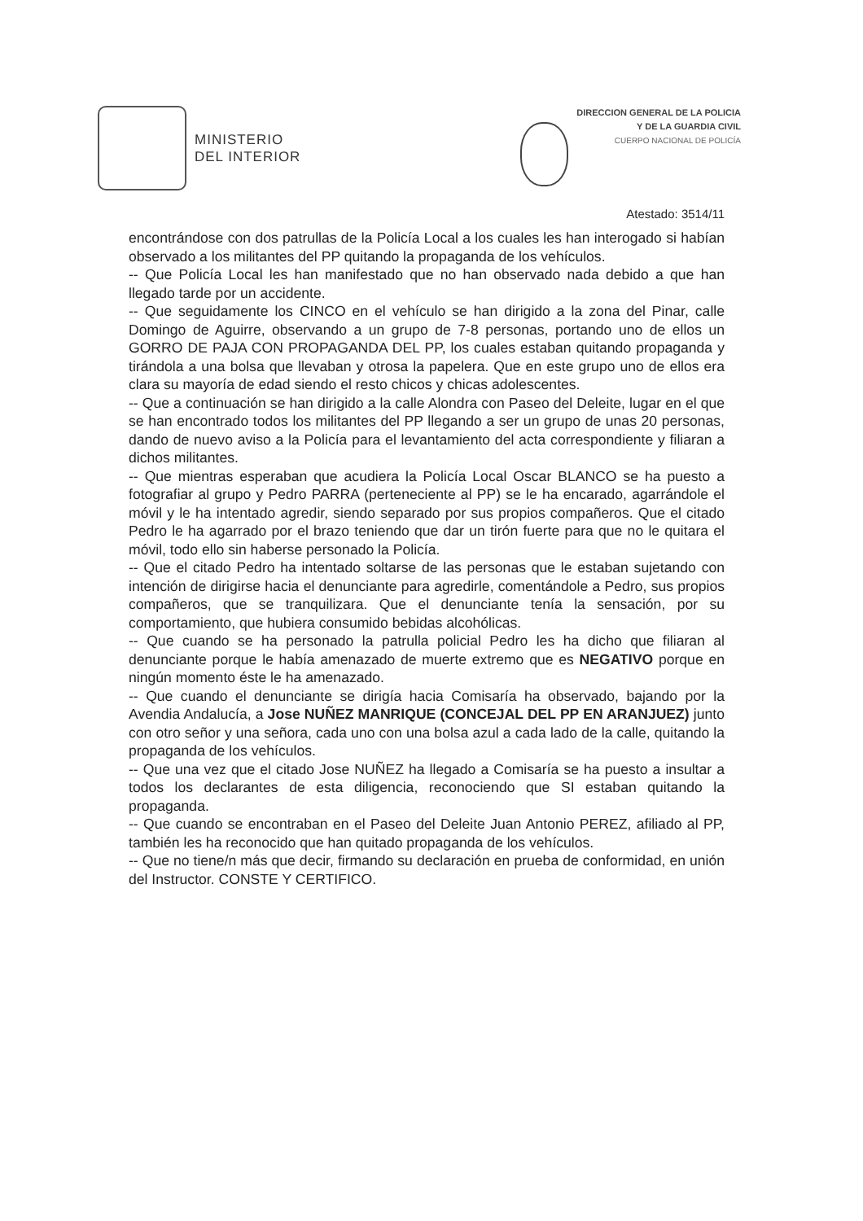MINISTERIO
DEL INTERIOR
DIRECCION GENERAL DE LA POLICIA
Y DE LA GUARDIA CIVIL
CUERPO NACIONAL DE POLICÍA
Atestado: 3514/11
encontrándose con dos patrullas de la Policía Local a los cuales les han interogado si habían observado a los militantes del PP quitando la propaganda de los vehículos.
-- Que Policía Local les han manifestado que no han observado nada debido a que han llegado tarde por un accidente.
-- Que seguidamente los CINCO en el vehículo se han dirigido a la zona del Pinar, calle Domingo de Aguirre, observando a un grupo de 7-8 personas, portando uno de ellos un GORRO DE PAJA CON PROPAGANDA DEL PP, los cuales estaban quitando propaganda y tirándola a una bolsa que llevaban y otrosa la papelera. Que en este grupo uno de ellos era clara su mayoría de edad siendo el resto chicos y chicas adolescentes.
-- Que a continuación se han dirigido a la calle Alondra con Paseo del Deleite, lugar en el que se han encontrado todos los militantes del PP llegando a ser un grupo de unas 20 personas, dando de nuevo aviso a la Policía para el levantamiento del acta correspondiente y filiaran a dichos militantes.
-- Que mientras esperaban que acudiera la Policía Local Oscar BLANCO se ha puesto a fotografiar al grupo y Pedro PARRA (perteneciente al PP) se le ha encarado, agarrándole el móvil y le ha intentado agredir, siendo separado por sus propios compañeros. Que el citado Pedro le ha agarrado por el brazo teniendo que dar un tirón fuerte para que no le quitara el móvil, todo ello sin haberse personado la Policía.
-- Que el citado Pedro ha intentado soltarse de las personas que le estaban sujetando con intención de dirigirse hacia el denunciante para agredirle, comentándole a Pedro, sus propios compañeros, que se tranquilizara. Que el denunciante tenía la sensación, por su comportamiento, que hubiera consumido bebidas alcohólicas.
-- Que cuando se ha personado la patrulla policial Pedro les ha dicho que filiaran al denunciante porque le había amenazado de muerte extremo que es NEGATIVO porque en ningún momento éste le ha amenazado.
-- Que cuando el denunciante se dirigía hacia Comisaría ha observado, bajando por la Avendia Andalucía, a Jose NUÑEZ MANRIQUE (CONCEJAL DEL PP EN ARANJUEZ) junto con otro señor y una señora, cada uno con una bolsa azul a cada lado de la calle, quitando la propaganda de los vehículos.
-- Que una vez que el citado Jose NUÑEZ ha llegado a Comisaría se ha puesto a insultar a todos los declarantes de esta diligencia, reconociendo que SI estaban quitando la propaganda.
-- Que cuando se encontraban en el Paseo del Deleite Juan Antonio PEREZ, afiliado al PP, también les ha reconocido que han quitado propaganda de los vehículos.
-- Que no tiene/n más que decir, firmando su declaración en prueba de conformidad, en unión del Instructor. CONSTE Y CERTIFICO.